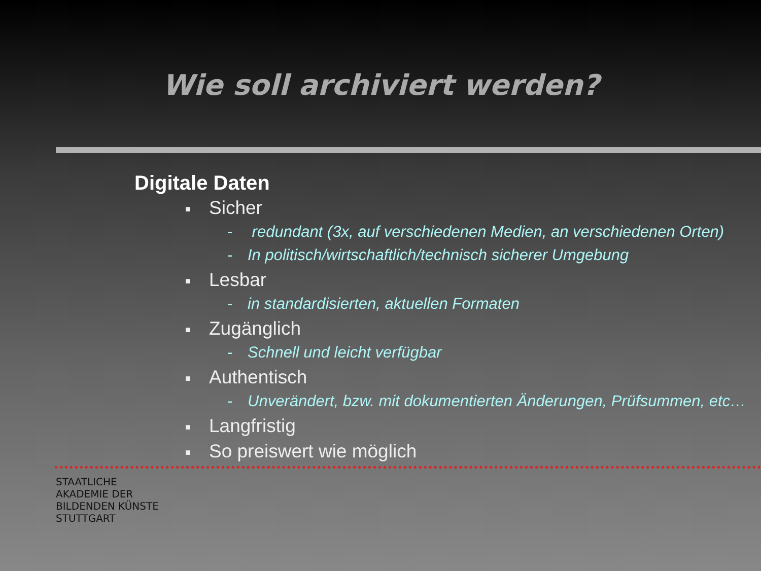Wie soll archiviert werden?
Digitale Daten
■ Sicher
- redundant (3x, auf verschiedenen Medien, an verschiedenen Orten)
- In politisch/wirtschaftlich/technisch sicherer Umgebung
■ Lesbar
- in standardisierten, aktuellen Formaten
■ Zugänglich
- Schnell und leicht verfügbar
■ Authentisch
- Unverändert, bzw. mit dokumentierten Änderungen, Prüfsummen, etc…
■ Langfristig
■ So preiswert wie möglich
STAATLICHE
AKADEMIE DER
BILDENDEN KÜNSTE
STUTTGART